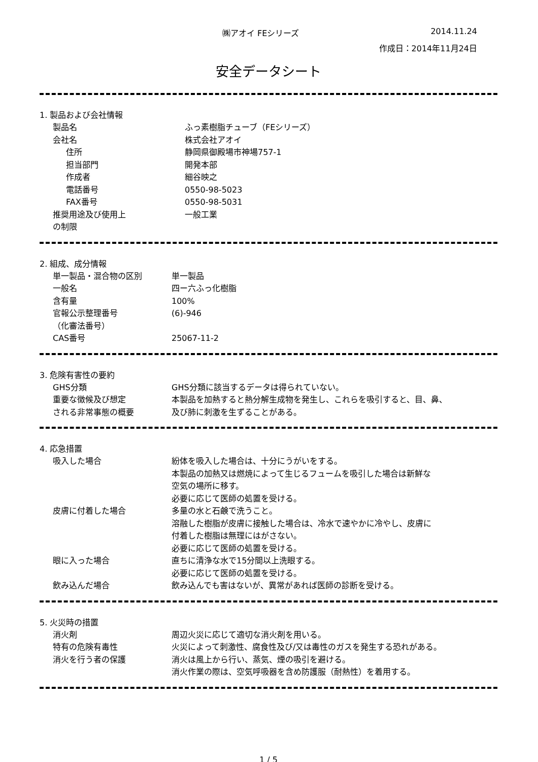㈱アオイ FEシリーズ 2014.11.24
作成日：2014年11月24日
安全データシート
1. 製品および会社情報
| 製品名 | ふっ素樹脂チューブ（FEシリーズ） |
| 会社名 | 株式会社アオイ |
| 住所 | 静岡県御殿場市神場757-1 |
| 担当部門 | 開発本部 |
| 作成者 | 細谷映之 |
| 電話番号 | 0550-98-5023 |
| FAX番号 | 0550-98-5031 |
| 推奨用途及び使用上 の制限 | 一般工業 |
2. 組成、成分情報
| 単一製品・混合物の区別 | 単一製品 |
| 一般名 | 四ー六ふっ化樹脂 |
| 含有量 | 100% |
| 官報公示整理番号 （化審法番号） | (6)-946 |
| CAS番号 | 25067-11-2 |
3. 危険有害性の要約
| GHS分類 | GHS分類に該当するデータは得られていない。 |
| 重要な徴候及び想定 される非常事態の概要 | 本製品を加熱すると熱分解生成物を発生し、これらを吸引すると、目、鼻、 及び肺に刺激を生ずることがある。 |
4. 応急措置
| 吸入した場合 | 紛体を吸入した場合は、十分にうがいをする。 本製品の加熱又は燃焼によって生じるフュームを吸引した場合は新鮮な 空気の場所に移す。 必要に応じて医師の処置を受ける。 |
| 皮膚に付着した場合 | 多量の水と石鹸で洗うこと。 溶融した樹脂が皮膚に接触した場合は、冷水で速やかに冷やし、皮膚に 付着した樹脂は無理にはがさない。 必要に応じて医師の処置を受ける。 |
| 眼に入った場合 | 直ちに清浄な水で15分間以上洗眼する。 必要に応じて医師の処置を受ける。 |
| 飲み込んだ場合 | 飲み込んでも害はないが、異常があれば医師の診断を受ける。 |
5. 火災時の措置
| 消火剤 | 周辺火災に応じて適切な消火剤を用いる。 |
| 特有の危険有毒性 | 火災によって刺激性、腐食性及び/又は毒性のガスを発生する恐れがある。 |
| 消火を行う者の保護 | 消火は風上から行い、蒸気、煙の吸引を避ける。 消火作業の際は、空気呼吸器を含め防護服（耐熱性）を着用する。 |
1 / 5